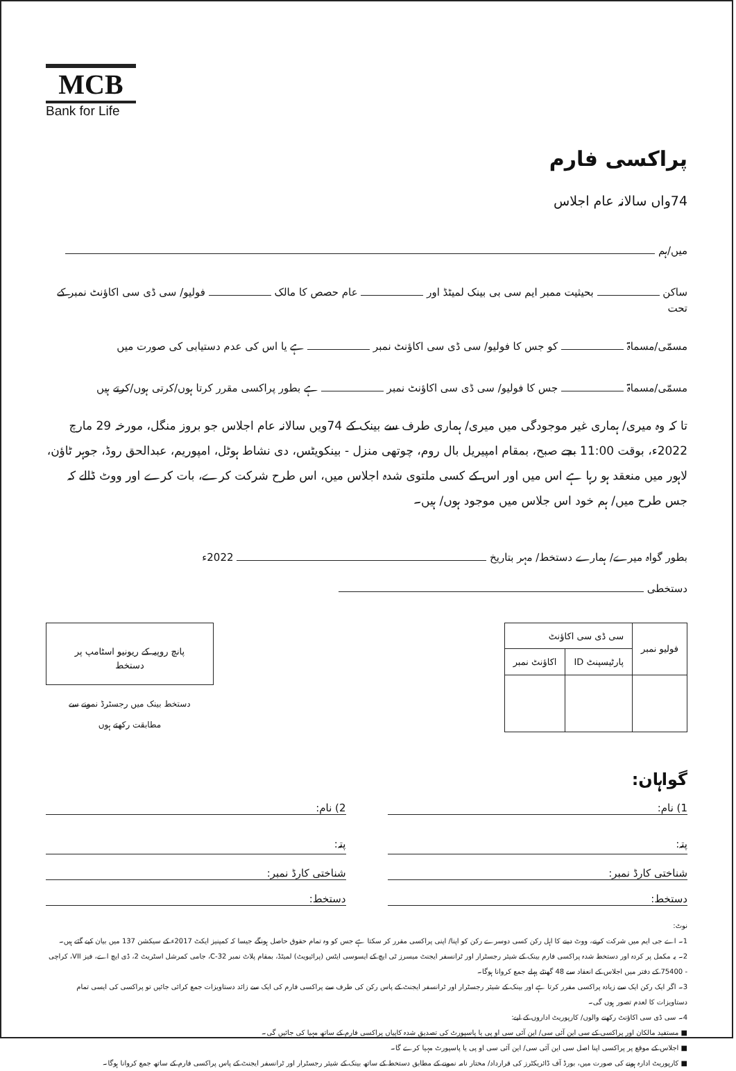MCB
Bank for Life
پراکسی فارم
74واں سالانہ عام اجلاس
میں/ہم
ساکن بحیثیت ممبر ایم سی بی بینک لمیٹڈ اور عام حصص کا مالک فولیو/ سی ڈی سی اکاؤنٹ نمبر کے تحت
مسمّی/مسماۃ کو جس کا فولیو/ سی ڈی سی اکاؤنٹ نمبر ہے یا اس کی عدم دستیابی کی صورت میں
مسمّی/مسماۃ جس کا فولیو/ سی ڈی سی اکاؤنٹ نمبر ہے بطور پراکسی مقرر کرتا ہوں/کرتی ہوں/کرتے ہیں
تا کہ وہ میری/ ہماری غیر موجودگی میں میری/ ہماری طرف سے بینک کے 74ویں سالانہ عام اجلاس جو بروز منگل، مورخہ 29 مارچ 2022ء، بوقت 11:00 بجے صبح، بمقام امپیریل بال روم، چوتھی منزل - بینکویٹس، دی نشاط ہوٹل، امپوریم، عبدالحق روڈ، جوہر ٹاؤن، لاہور میں منعقد ہو رہا ہے اس میں اور اس کے کسی ملتوی شدہ اجلاس میں، اس طرح شرکت کرے، بات کرے اور ووٹ ڈالے کہ جس طرح میں/ ہم خود اس جلاس میں موجود ہوں/ ہیں۔
بطور گواہ میرے/ ہمارے دستخط/ مہر بتاریخ 2022ء
دستخطی
| فولیو نمبر | سی ڈی سی اکاؤنٹ | |
| --- | --- | --- |
| | پارٹیسپنٹ ID | اکاؤنٹ نمبر |
پانچ روپیہ کے ریونیو اسٹامپ پر دستخط
دستخط بینک میں رجسٹرڈ نمونے سے
مطابقت رکھتے ہوں
گواہان:
1) نام:
پتہ:
شناختی کارڈ نمبر:
دستخط:
2) نام:
پتہ:
شناختی کارڈ نمبر:
دستخط:
نوٹ:
1۔ اے جی ایم میں شرکت کرنے، ووٹ دینے کا اہل رکن کسی دوسرے رکن کو اپنا/ اپنی پراکسی مقرر کر سکتا ہے جس کو وہ تمام حقوق حاصل ہونگے جیسا کہ کمپنیز ایکٹ 2017ء کے سیکشن 137 میں بیان کیے گئے ہیں۔
2۔ یہ مکمل پر کردہ اور دستخط شدہ پراکسی فارم بینک کے شیئر رجسٹرار اور ٹرانسفر ایجنٹ میسرز ٹی ایچ کے ایسوسی ایٹس (پرائیویٹ) لمیٹڈ، بمقام پلاٹ نمبر C-32، جامی کمرشل اسٹریٹ 2، ڈی ایچ اے، فیز VII، کراچی - 75400 کے دفتر میں اجلاس کے انعقاد سے 48 گھنٹے پہلے جمع کروانا ہوگا۔
3۔ اگر ایک رکن ایک سے زیادہ پراکسی مقرر کرتا ہے اور بینک کے شیئر رجسٹرار اور ٹرانسفر ایجنٹ کے پاس رکن کی طرف سے پراکسی فارم کی ایک سے زائد دستاویزات جمع کرائی جائیں تو پراکسی کی ایسی تمام دستاویزات کا لعدم تصور ہوں گی۔
4۔ سی ڈی سی اکاؤنٹ رکھنے والوں/ کارپوریٹ اداروں کے لیے:
■ مستفید مالکان اور پراکسی کے سی این آئی سی/ این آئی سی او پی یا پاسپورٹ کی تصدیق شدہ کاپیاں پراکسی فارم کے ساتھ مہیا کی جائیں گی۔
■ اجلاس کے موقع پر پراکسی اپنا اصل سی این آئی سی/ این آئی سی او پی یا پاسپورٹ مہیا کرے گا۔
■ کارپوریٹ ادارہ ہونے کی صورت میں، بورڈ آف ڈائریکٹرز کی قرارداد/ مختار نامہ نمونے کے مطابق دستخط کے ساتھ بینک کے شیئر رجسٹرار اور ٹرانسفر ایجنٹ کے پاس پراکسی فارم کے ساتھ جمع کروانا ہوگا۔